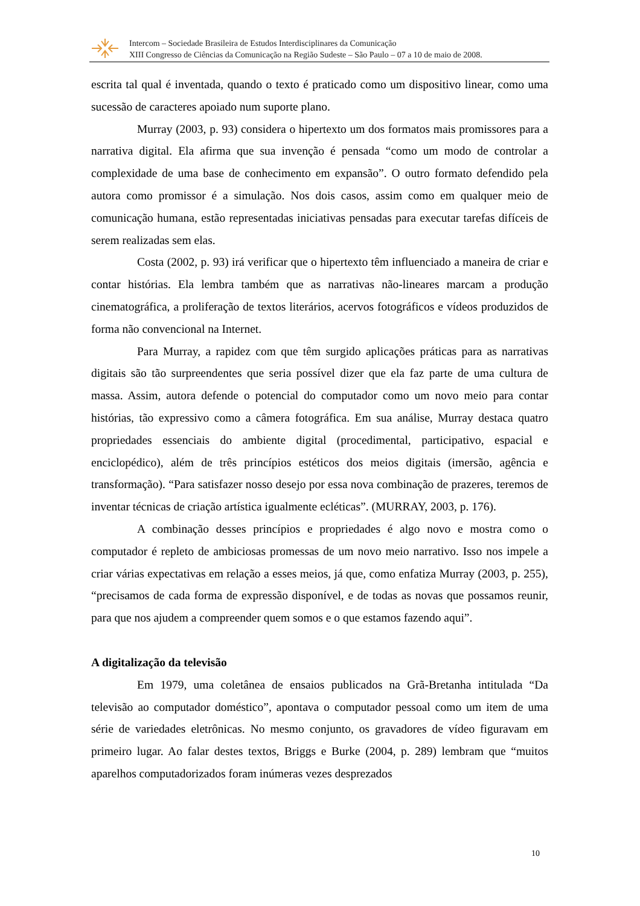Intercom – Sociedade Brasileira de Estudos Interdisciplinares da Comunicação
XIII Congresso de Ciências da Comunicação na Região Sudeste – São Paulo – 07 a 10 de maio de 2008.
escrita tal qual é inventada, quando o texto é praticado como um dispositivo linear, como uma sucessão de caracteres apoiado num suporte plano.
Murray (2003, p. 93) considera o hipertexto um dos formatos mais promissores para a narrativa digital. Ela afirma que sua invenção é pensada “como um modo de controlar a complexidade de uma base de conhecimento em expansão”. O outro formato defendido pela autora como promissor é a simulação. Nos dois casos, assim como em qualquer meio de comunicação humana, estão representadas iniciativas pensadas para executar tarefas difíceis de serem realizadas sem elas.
Costa (2002, p. 93) irá verificar que o hipertexto têm influenciado a maneira de criar e contar histórias. Ela lembra também que as narrativas não-lineares marcam a produção cinematográfica, a proliferação de textos literários, acervos fotográficos e vídeos produzidos de forma não convencional na Internet.
Para Murray, a rapidez com que têm surgido aplicações práticas para as narrativas digitais são tão surpreendentes que seria possível dizer que ela faz parte de uma cultura de massa. Assim, autora defende o potencial do computador como um novo meio para contar histórias, tão expressivo como a câmera fotográfica. Em sua análise, Murray destaca quatro propriedades essenciais do ambiente digital (procedimental, participativo, espacial e enciclopédico), além de três princípios estéticos dos meios digitais (imersão, agência e transformação). “Para satisfazer nosso desejo por essa nova combinação de prazeres, teremos de inventar técnicas de criação artística igualmente ecléticas”. (MURRAY, 2003, p. 176).
A combinação desses princípios e propriedades é algo novo e mostra como o computador é repleto de ambiciosas promessas de um novo meio narrativo. Isso nos impele a criar várias expectativas em relação a esses meios, já que, como enfatiza Murray (2003, p. 255), “precisamos de cada forma de expressão disponível, e de todas as novas que possamos reunir, para que nos ajudem a compreender quem somos e o que estamos fazendo aqui”.
A digitalização da televisão
Em 1979, uma coletânea de ensaios publicados na Grã-Bretanha intitulada “Da televisão ao computador doméstico”, apontava o computador pessoal como um item de uma série de variedades eletrônicas. No mesmo conjunto, os gravadores de vídeo figuravam em primeiro lugar. Ao falar destes textos, Briggs e Burke (2004, p. 289) lembram que “muitos aparelhos computadorizados foram inúmeras vezes desprezados
10